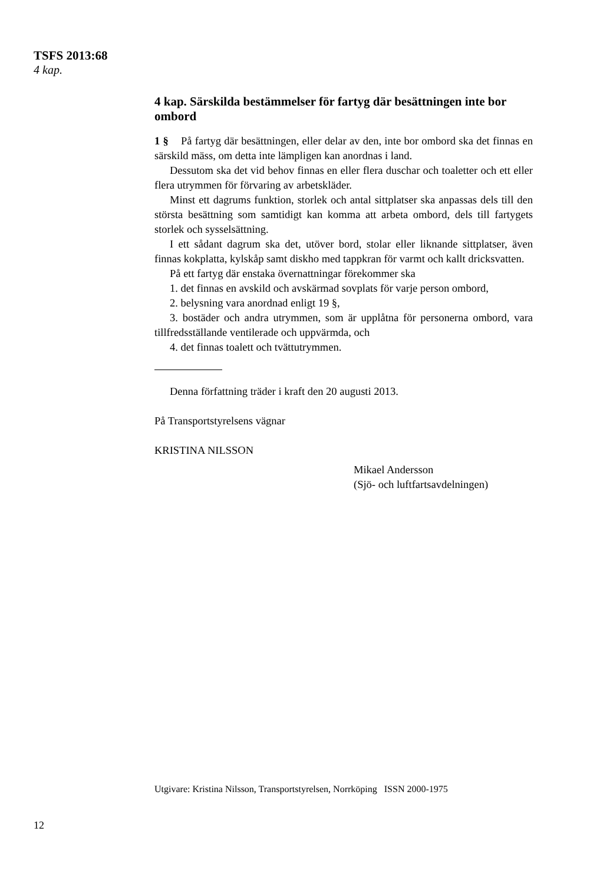TSFS 2013:68
4 kap.
4 kap. Särskilda bestämmelser för fartyg där besättningen inte bor ombord
1 § På fartyg där besättningen, eller delar av den, inte bor ombord ska det finnas en särskild mäss, om detta inte lämpligen kan anordnas i land.
Dessutom ska det vid behov finnas en eller flera duschar och toaletter och ett eller flera utrymmen för förvaring av arbetskläder.
Minst ett dagrums funktion, storlek och antal sittplatser ska anpassas dels till den största besättning som samtidigt kan komma att arbeta ombord, dels till fartygets storlek och sysselsättning.
I ett sådant dagrum ska det, utöver bord, stolar eller liknande sittplatser, även finnas kokplatta, kylskåp samt diskho med tappkran för varmt och kallt dricksvatten.
På ett fartyg där enstaka övernattningar förekommer ska
1. det finnas en avskild och avskärmad sovplats för varje person ombord,
2. belysning vara anordnad enligt 19 §,
3. bostäder och andra utrymmen, som är upplåtna för personerna ombord, vara tillfredsställande ventilerade och uppvärmda, och
4. det finnas toalett och tvättutrymmen.
Denna författning träder i kraft den 20 augusti 2013.
På Transportstyrelsens vägnar
KRISTINA NILSSON
Mikael Andersson
(Sjö- och luftfartsavdelningen)
Utgivare: Kristina Nilsson, Transportstyrelsen, Norrköping ISSN 2000-1975
12